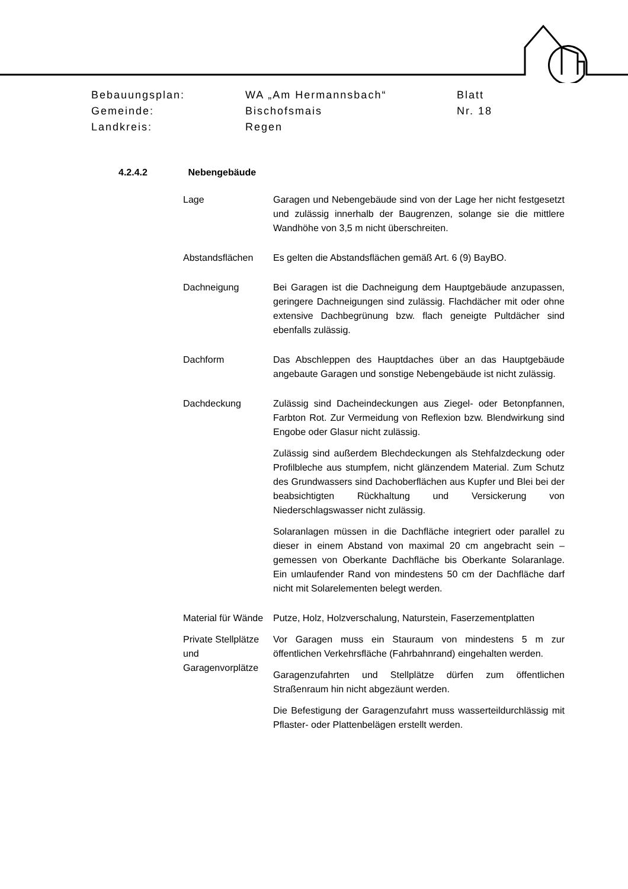| Bebauungsplan: | WA „Am Hermannsbach“ | Blatt |
| Gemeinde: | Bischofsmais | Nr. 18 |
| Landkreis: | Regen | |
4.2.4.2 Nebengebäude
Lage Garagen und Nebengebäude sind von der Lage her nicht festgesetzt und zulässig innerhalb der Baugrenzen, solange sie die mittlere Wandhöhe von 3,5 m nicht überschreiten.
Abstandsflächen Es gelten die Abstandsflächen gemäß Art. 6 (9) BayBO.
Dachneigung Bei Garagen ist die Dachneigung dem Hauptgebäude anzupassen, geringere Dachneigungen sind zulässig. Flachdächer mit oder ohne extensive Dachbegrünung bzw. flach geneigte Pultdächer sind ebenfalls zulässig.
Dachform Das Abschleppen des Hauptdaches über an das Hauptgebäude angebaute Garagen und sonstige Nebengebäude ist nicht zulässig.
Dachdeckung Zulässig sind Dacheindeckungen aus Ziegel- oder Betonpfannen, Farbton Rot. Zur Vermeidung von Reflexion bzw. Blendwirkung sind Engobe oder Glasur nicht zulässig.
Zulässig sind außerdem Blechdeckungen als Stehfalzdeckung oder Profilbleche aus stumpfem, nicht glänzendem Material. Zum Schutz des Grundwassers sind Dachoberflächen aus Kupfer und Blei bei der beabsichtigten Rückhaltung und Versickerung von Niederschlagswasser nicht zulässig.
Solaranlagen müssen in die Dachfläche integriert oder parallel zu dieser in einem Abstand von maximal 20 cm angebracht sein – gemessen von Oberkante Dachfläche bis Oberkante Solaranlage. Ein umlaufender Rand von mindestens 50 cm der Dachfläche darf nicht mit Solarelementen belegt werden.
Material für Wände
Putze, Holz, Holzverschalung, Naturstein, Faserzementplatten
Private Stellplätze und Garagenvorplätze
Vor Garagen muss ein Stauraum von mindestens 5 m zur öffentlichen Verkehrsfläche (Fahrbahnrand) eingehalten werden.
Garagenzufahrten und Stellplätze dürfen zum öffentlichen Straßenraum hin nicht abgezäunt werden.
Die Befestigung der Garagenzufahrt muss wasserteildurchlässig mit Pflaster- oder Plattenbelägen erstellt werden.